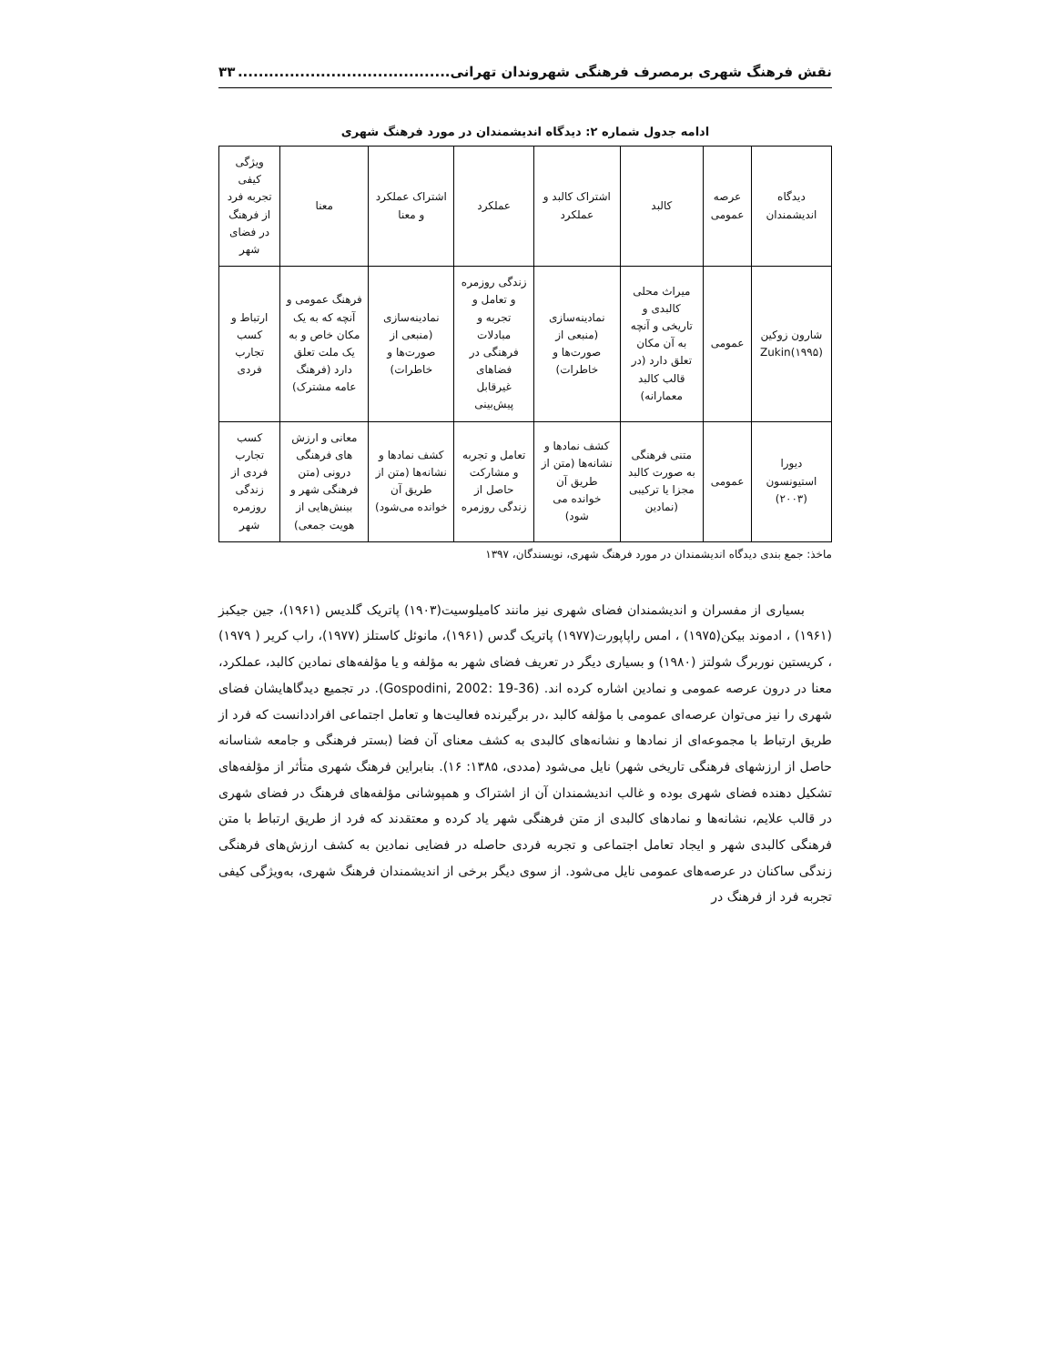نقش فرهنگ شهری برمصرف فرهنگی شهروندان تهرانی......................................... ۳۳
ادامه جدول شماره ۲: دیدگاه اندیشمندان در مورد فرهنگ شهری
| دیدگاه اندیشمندان | عرصه عمومی | کالبد | اشتراک کالبد و عملکرد | عملکرد | اشتراک عملکرد و معنا | معنا | ویژگی کیفی تجربه فرد از فرهنگ در فضای شهر |
| --- | --- | --- | --- | --- | --- | --- | --- |
| شارون زوکین (۱۹۹۵)Zukin | عمومی | میراث محلی کالبدی و تاریخی و آنچه به آن مکان تعلق دارد (در قالب کالبد معمارانه) | نمادینه‌سازی (منبعی از صورت‌ها و خاطرات) | زندگی روزمره و تعامل و تجربه و مبادلات فرهنگی در فضاهای غیرقابل پیش‌بینی | نمادینه‌سازی (منبعی از صورت‌ها و خاطرات) | فرهنگ عمومی و آنچه که به یک مکان خاص و به یک ملت تعلق دارد (فرهنگ عامه مشترک) | ارتباط و کسب تجارب فردی |
| دیورا استیونسون (۲۰۰۳) | عمومی | متنی فرهنگی به صورت کالبد مجزا یا ترکیبی (نمادین | کشف نمادها و نشانه‌ها (متن از طریق آن خوانده می شود) | تعامل و تجربه و مشارکت حاصل از زندگی روزمره | کشف نمادها و نشانه‌ها (متن از طریق آن خوانده می‌شود) | معانی و ارزش های فرهنگی درونی (متن فرهنگی شهر و بینش‌هایی از هویت جمعی) | کسب تجارب فردی از زندگی روزمره شهر |
ماخذ: جمع بندی دیدگاه اندیشمندان در مورد فرهنگ شهری، نویسندگان، ۱۳۹۷
بسیاری از مفسران و اندیشمندان فضای شهری نیز مانند کامیلوسیت(۱۹۰۳) پاتریک گلدیس (۱۹۶۱)، جین جیکبز (۱۹۶۱) ، ادموند بیکن(۱۹۷۵) ، امس راپاپورت(۱۹۷۷) پاتریک گدس (۱۹۶۱)، مانوئل کاستلز (۱۹۷۷)، راب کریر ( ۱۹۷۹) ، کریستین نوربرگ شولتز (۱۹۸۰) و بسیاری دیگر در تعریف فضای شهر به مؤلفه و یا مؤلفه‌های نمادین کالبد، عملکرد، معنا در درون عرصه عمومی و نمادین اشاره کرده اند. (Gospodini, 2002: 19-36). در تجمیع دیدگاهایشان فضای شهری را نیز می‌توان عرصه‌ای عمومی با مؤلفه کالبد ،در برگیرنده فعالیت‌ها و تعامل اجتماعی افراددانست که فرد از طریق ارتباط با مجموعه‌ای از نمادها و نشانه‌های کالبدی به کشف معنای آن فضا (بستر فرهنگی و جامعه شناسانه حاصل از ارزشهای فرهنگی تاریخی شهر) نایل می‌شود (مددی، ۱۳۸۵: ۱۶). بنابراین فرهنگ شهری متأثر از مؤلفه‌های تشکیل دهنده فضای شهری بوده و غالب اندیشمندان آن از اشتراک و همپوشانی مؤلفه‌های فرهنگ در فضای شهری در قالب علایم، نشانه‌ها و نمادهای کالبدی از متن فرهنگی شهر یاد کرده و معتقدند که فرد از طریق ارتباط با متن فرهنگی کالبدی شهر و ایجاد تعامل اجتماعی و تجربه فردی حاصله در فضایی نمادین به کشف ارزش‌های فرهنگی زندگی ساکنان در عرصه‌های عمومی نایل می‌شود. از سوی دیگر برخی از اندیشمندان فرهنگ شهری، به‌ویژگی کیفی تجربه فرد از فرهنگ در